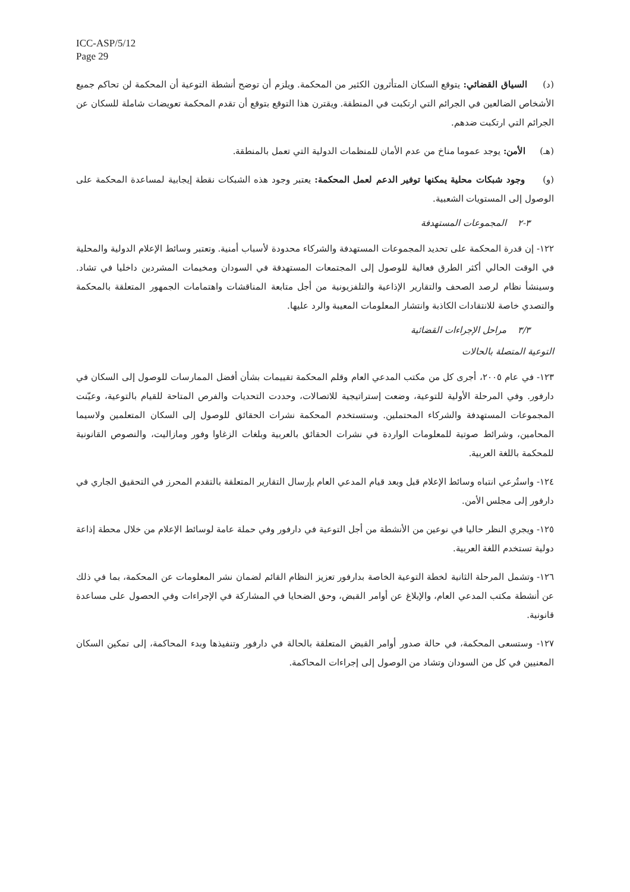ICC-ASP/5/12
Page 29
(د) السياق القضائي: يتوقع السكان المتأثرون الكثير من المحكمة. ويلزم أن توضح أنشطة التوعية أن المحكمة لن تحاكم جميع الأشخاص الضالعين في الجرائم التي ارتكبت في المنطقة. ويقترن هذا التوقع بتوقع أن تقدم المحكمة تعويضات شاملة للسكان عن الجرائم التي ارتكبت ضدهم.
(هـ) الأمن: يوجد عموما مناخ من عدم الأمان للمنظمات الدولية التي تعمل بالمنطقة.
(و) وجود شبكات محلية يمكنها توفير الدعم لعمل المحكمة: يعتبر وجود هذه الشبكات نقطة إيجابية لمساعدة المحكمة على الوصول إلى المستويات الشعبية.
٣-٢ المجموعات المستهدفة
١٢٢- إن قدرة المحكمة على تحديد المجموعات المستهدفة والشركاء محدودة لأسباب أمنية. وتعتبر وسائط الإعلام الدولية والمحلية في الوقت الحالي أكثر الطرق فعالية للوصول إلى المجتمعات المستهدفة في السودان ومخيمات المشردين داخليا في تشاد. وسينشأ نظام لرصد الصحف والتقارير الإذاعية والتلفزيونية من أجل متابعة المناقشات واهتمامات الجمهور المتعلقة بالمحكمة والتصدي خاصة للانتقادات الكاذبة وانتشار المعلومات المعيبة والرد عليها.
٣/٣ مراحل الإجراءات القضائية
التوعية المتصلة بالحالات
١٢٣- في عام ٢٠٠٥، أجرى كل من مكتب المدعي العام وقلم المحكمة تقييمات بشأن أفضل الممارسات للوصول إلى السكان في دارفور. وفي المرحلة الأولية للتوعية، وضعت إستراتيجية للاتصالات، وحددت التحديات والفرص المتاحة للقيام بالتوعية، وعيّنت المجموعات المستهدفة والشركاء المحتملين. وستستخدم المحكمة نشرات الحقائق للوصول إلى السكان المتعلمين ولاسيما المحامين، وشرائط صوتية للمعلومات الواردة في نشرات الحقائق بالعربية وبلغات الزغاوا وفور ومازاليت، والنصوص القانونية للمحكمة باللغة العربية.
١٢٤- واستُرعي انتباه وسائط الإعلام قبل وبعد قيام المدعي العام بإرسال التقارير المتعلقة بالتقدم المحرز في التحقيق الجاري في دارفور إلى مجلس الأمن.
١٢٥- ويجري النظر حاليا في نوعين من الأنشطة من أجل التوعية في دارفور وفي حملة عامة لوسائط الإعلام من خلال محطة إذاعة دولية تستخدم اللغة العربية.
١٢٦- وتشمل المرحلة الثانية لخطة التوعية الخاصة بدارفور تعزيز النظام القائم لضمان نشر المعلومات عن المحكمة، بما في ذلك عن أنشطة مكتب المدعي العام، والإبلاغ عن أوامر القبض، وحق الضحايا في المشاركة في الإجراءات وفي الحصول على مساعدة قانونية.
١٢٧- وستسعى المحكمة، في حالة صدور أوامر القبض المتعلقة بالحالة في دارفور وتنفيذها وبدء المحاكمة، إلى تمكين السكان المعنيين في كل من السودان وتشاد من الوصول إلى إجراءات المحاكمة.